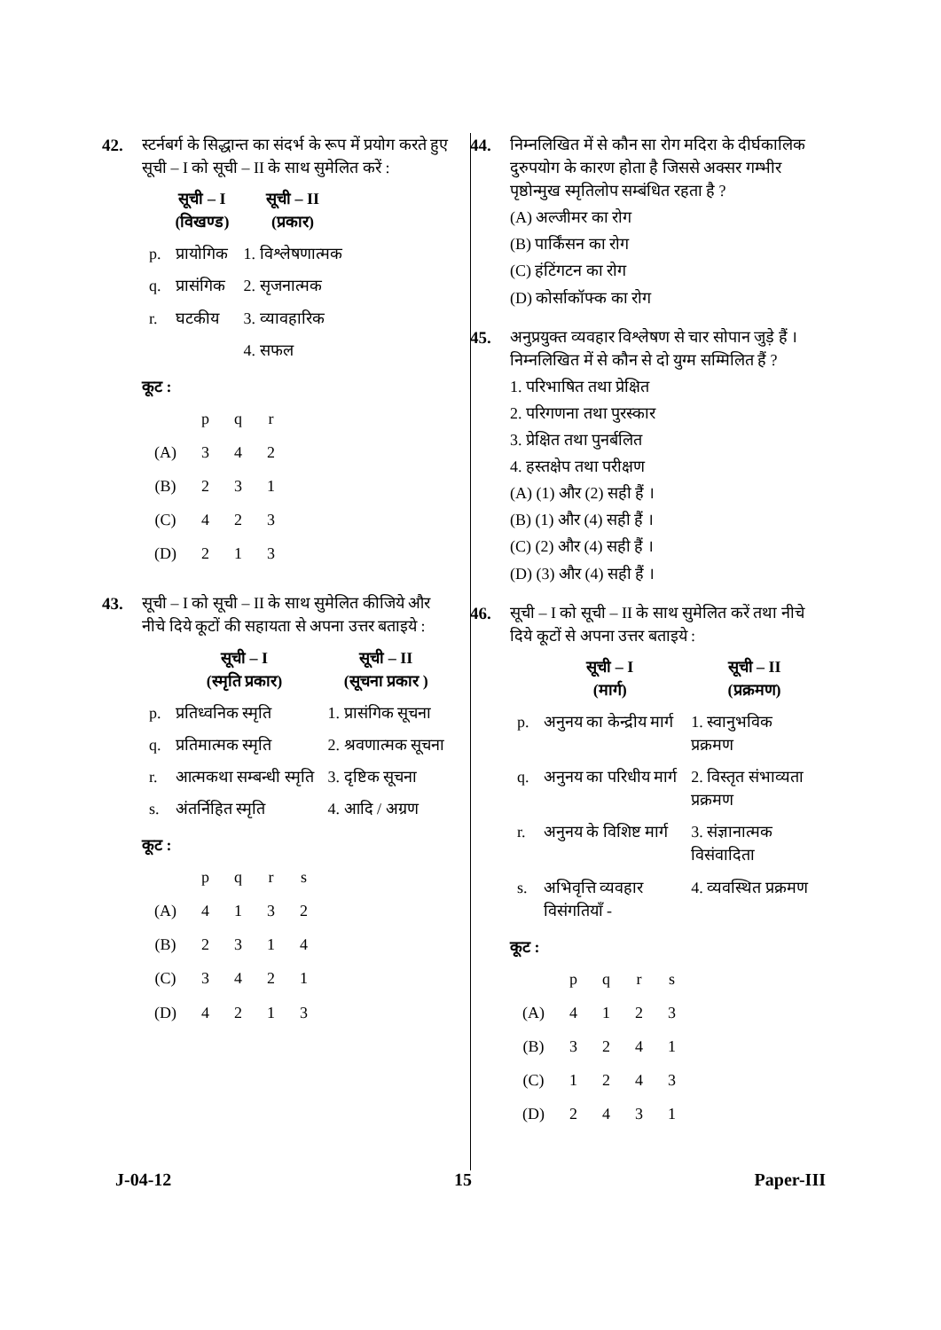42. स्टर्नबर्ग के सिद्धान्त का संदर्भ के रूप में प्रयोग करते हुए सूची – I को सूची – II के साथ सुमेलित करें :
| | सूची – I (विखण्ड) | सूची – II (प्रकार) |
| --- | --- | --- |
| p. | प्रायोगिक | 1. विश्लेषणात्मक |
| q. | प्रासंगिक | 2. सृजनात्मक |
| r. | घटकीय | 3. व्यावहारिक |
| | | 4. सफल |
कूट :
| | p | q | r |
| (A) | 3 | 4 | 2 |
| (B) | 2 | 3 | 1 |
| (C) | 4 | 2 | 3 |
| (D) | 2 | 1 | 3 |
43. सूची – I को सूची – II के साथ सुमेलित कीजिये और नीचे दिये कूटों की सहायता से अपना उत्तर बताइये :
| | सूची – I (स्मृति प्रकार) | सूची – II (सूचना प्रकार ) |
| --- | --- | --- |
| p. | प्रतिध्वनिक स्मृति | 1. प्रासंगिक सूचना |
| q. | प्रतिमात्मक स्मृति | 2. श्रवणात्मक सूचना |
| r. | आत्मकथा सम्बन्धी स्मृति | 3. दृष्टिक सूचना |
| s. | अंतर्निहित स्मृति | 4. आदि / अग्रण |
कूट :
| | p | q | r | s |
| (A) | 4 | 1 | 3 | 2 |
| (B) | 2 | 3 | 1 | 4 |
| (C) | 3 | 4 | 2 | 1 |
| (D) | 4 | 2 | 1 | 3 |
44. निम्नलिखित में से कौन सा रोग मदिरा के दीर्घकालिक दुरुपयोग के कारण होता है जिससे अक्सर गम्भीर पृष्ठोन्मुख स्मृतिलोप सम्बंधित रहता है ?
(A) अल्जीमर का रोग
(B) पार्किंसन का रोग
(C) हंटिंगटन का रोग
(D) कोर्साकॉफ्क का रोग
45. अनुप्रयुक्त व्यवहार विश्लेषण से चार सोपान जुड़े हैं । निम्नलिखित में से कौन से दो युग्म सम्मिलित हैं ?
1. परिभाषित तथा प्रेक्षित
2. परिगणना तथा पुरस्कार
3. प्रेक्षित तथा पुनर्बलित
4. हस्तक्षेप तथा परीक्षण
(A) (1) और (2) सही हैं ।
(B) (1) और (4) सही हैं ।
(C) (2) और (4) सही हैं ।
(D) (3) और (4) सही हैं ।
46. सूची – I को सूची – II के साथ सुमेलित करें तथा नीचे दिये कूटों से अपना उत्तर बताइये :
| | सूची – I (मार्ग) | सूची – II (प्रक्रमण) |
| --- | --- | --- |
| p. | अनुनय का केन्द्रीय मार्ग | 1. स्वानुभविक प्रक्रमण |
| q. | अनुनय का परिधीय मार्ग | 2. विस्तृत संभाव्यता प्रक्रमण |
| r. | अनुनय के विशिष्ट मार्ग | 3. संज्ञानात्मक विसंवादिता |
| s. | अभिवृत्ति व्यवहार विसंगतियाँ - | 4. व्यवस्थित प्रक्रमण |
कूट :
| | p | q | r | s |
| (A) | 4 | 1 | 2 | 3 |
| (B) | 3 | 2 | 4 | 1 |
| (C) | 1 | 2 | 4 | 3 |
| (D) | 2 | 4 | 3 | 1 |
J-04-12 15 Paper-III